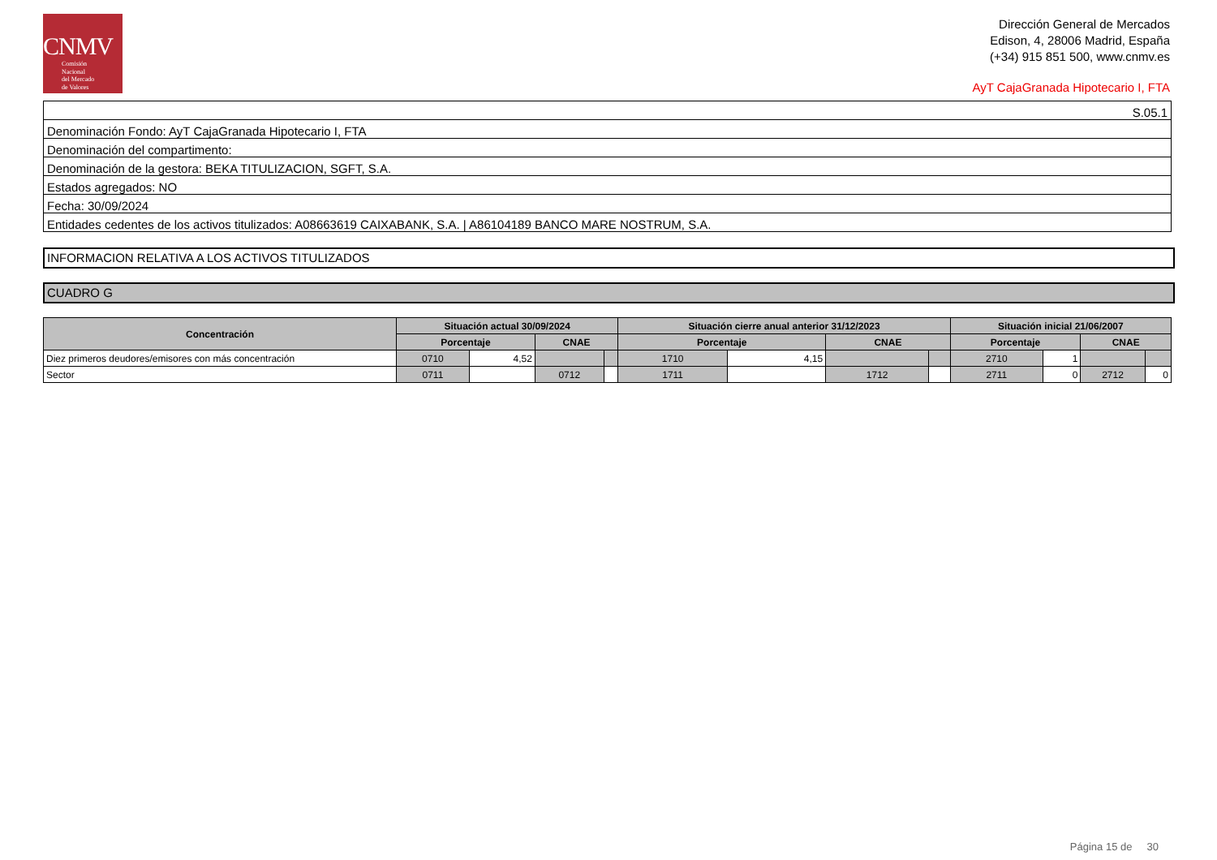CNMV
Comisión
Nacional
del Mercado
de Valores
Dirección General de Mercados
Edison, 4, 28006 Madrid, España
(+34) 915 851 500, www.cnmv.es
AyT CajaGranada Hipotecario I, FTA
| S.05.1 |
| Denominación Fondo: AyT CajaGranada Hipotecario I, FTA |
| Denominación del compartimento: |
| Denominación de la gestora: BEKA TITULIZACION, SGFT, S.A. |
| Estados agregados: NO |
| Fecha: 30/09/2024 |
| Entidades cedentes de los activos titulizados: A08663619 CAIXABANK, S.A. / A86104189 BANCO MARE NOSTRUM, S.A. |
INFORMACION RELATIVA A LOS ACTIVOS TITULIZADOS
CUADRO G
| Concentración | Situación actual 30/09/2024 | | | | Situación cierre anual anterior 31/12/2023 | | | | Situación inicial 21/06/2007 | | | |
| --- | --- | --- | --- | --- | --- | --- | --- | --- | --- | --- | --- | --- |
| | Porcentaje | | CNAE | | Porcentaje | | CNAE | | Porcentaje | | CNAE | |
| Diez primeros deudores/emisores con más concentración | 0710 | 4,52 | | | 1710 | 4,15 | | | 2710 | 1 | | |
| Sector | 0711 | | 0712 | | 1711 | | 1712 | | 2711 | 0 | 2712 | 0 |
Página 15 de 30